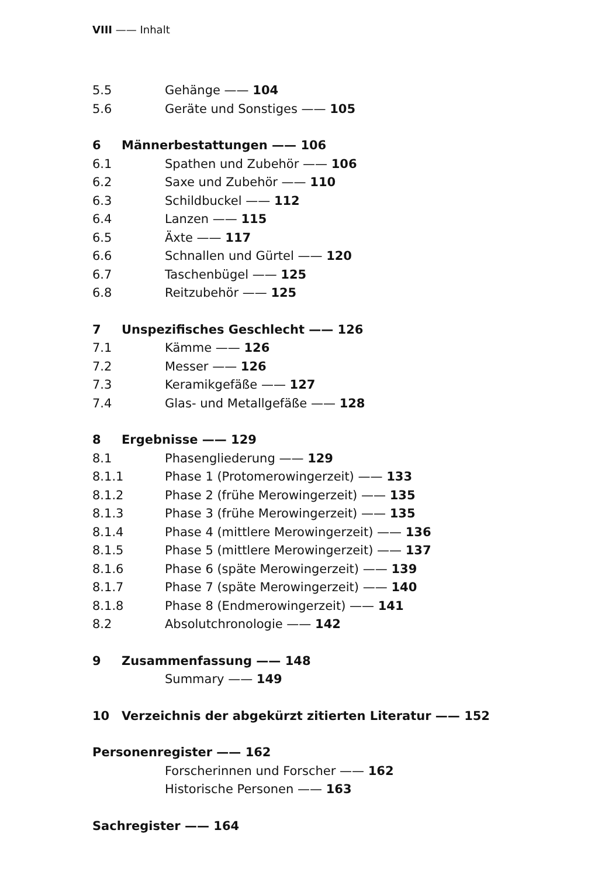VIII —— Inhalt
5.5 Gehänge —— 104
5.6 Geräte und Sonstiges —— 105
6 Männerbestattungen —— 106
6.1 Spathen und Zubehör —— 106
6.2 Saxe und Zubehör —— 110
6.3 Schildbuckel —— 112
6.4 Lanzen —— 115
6.5 Äxte —— 117
6.6 Schnallen und Gürtel —— 120
6.7 Taschenbügel —— 125
6.8 Reitzubehör —— 125
7 Unspezifisches Geschlecht —— 126
7.1 Kämme —— 126
7.2 Messer —— 126
7.3 Keramikgefäße —— 127
7.4 Glas- und Metallgefäße —— 128
8 Ergebnisse —— 129
8.1 Phasengliederung —— 129
8.1.1 Phase 1 (Protomerowingerzeit) —— 133
8.1.2 Phase 2 (frühe Merowingerzeit) —— 135
8.1.3 Phase 3 (frühe Merowingerzeit) —— 135
8.1.4 Phase 4 (mittlere Merowingerzeit) —— 136
8.1.5 Phase 5 (mittlere Merowingerzeit) —— 137
8.1.6 Phase 6 (späte Merowingerzeit) —— 139
8.1.7 Phase 7 (späte Merowingerzeit) —— 140
8.1.8 Phase 8 (Endmerowingerzeit) —— 141
8.2 Absolutchronologie —— 142
9 Zusammenfassung —— 148
Summary —— 149
10 Verzeichnis der abgekürzt zitierten Literatur —— 152
Personenregister —— 162
Forscherinnen und Forscher —— 162
Historische Personen —— 163
Sachregister —— 164